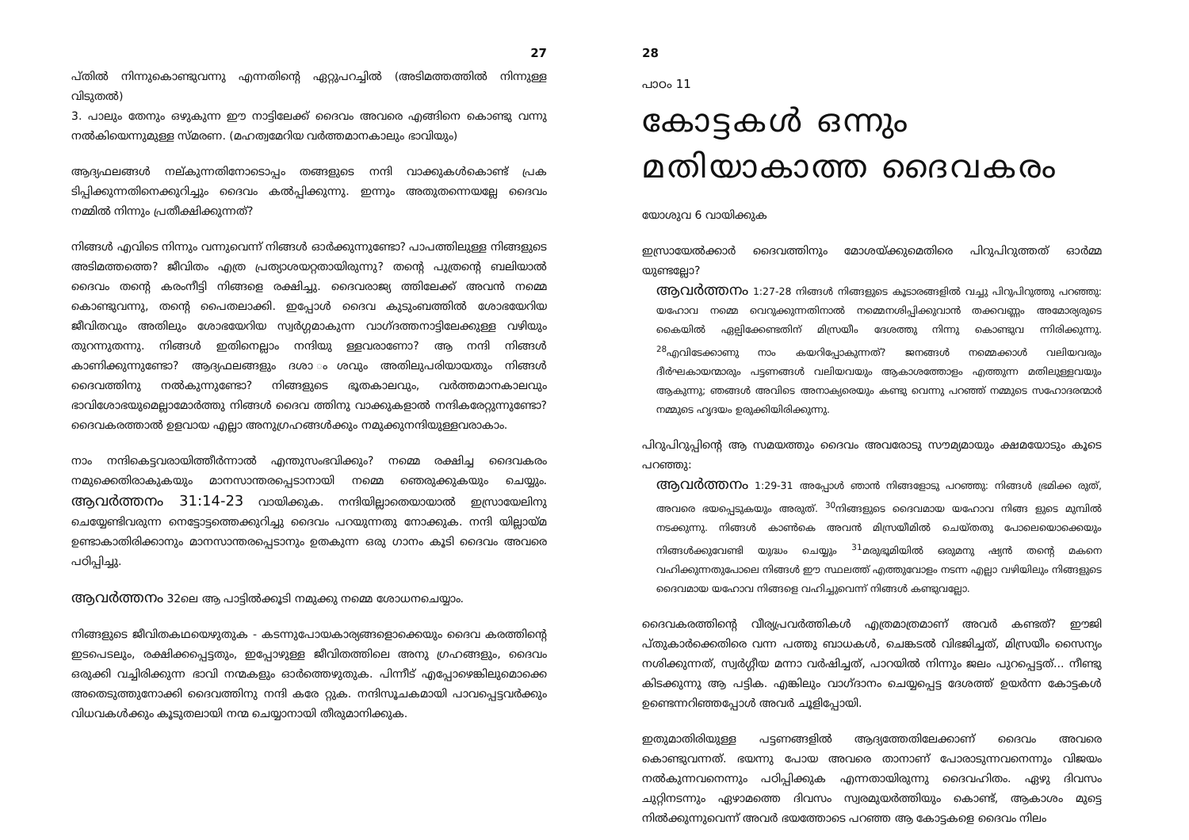27
പ്തിൽ നിന്നുകൊണ്ടുവന്നു എന്നതിന്റെ ഏറ്റുപറച്ചിൽ (അടിമത്തത്തിൽ നിന്നുള്ള വിടുതൽ)
3. പാലും തേനും ഒഴുകുന്ന ഈ നാട്ടിലേക്ക് ദൈവം അവരെ എങ്ങിനെ കൊണ്ടു വന്നു നൽകിയെന്നുമുള്ള സ്മരണ. (മഹത്വമേറിയ വർത്തമാനകാലും ഭാവിയും)
ആദ്യഫലങ്ങൾ നല്കുന്നതിനോടൊപ്പം തങ്ങളുടെ നന്ദി വാക്കുകൾകൊണ്ട് പ്രക ടിപ്പിക്കുന്നതിനെക്കുറിച്ചും ദൈവം കൽപ്പിക്കുന്നു. ഇന്നും അതുതന്നെയല്ലേ ദൈവം നമ്മിൽ നിന്നും പ്രതീക്ഷിക്കുന്നത്?
നിങ്ങൾ എവിടെ നിന്നും വന്നുവെന്ന് നിങ്ങൾ ഓർക്കുന്നുണ്ടോ? പാപത്തിലുള്ള നിങ്ങളുടെ അടിമത്തത്തെ? ജീവിതം എത്ര പ്രത്യാശയറ്റതായിരുന്നു? തന്റെ പുത്രന്റെ ബലിയാൽ ദൈവം തന്റെ കരംനീട്ടി നിങ്ങളെ രക്ഷിച്ചു. ദൈവരാജ്യ ത്തിലേക്ക് അവൻ നമ്മെ കൊണ്ടുവന്നു, തന്റെ പൈതലാക്കി. ഇപ്പോൾ ദൈവ കുടുംബത്തിൽ ശോഭയേറിയ ജീവിതവും അതിലും ശോഭയേറിയ സ്വർഗ്ഗമാകുന്ന വാഗ്ദത്തനാട്ടിലേക്കുള്ള വഴിയും തുറന്നുതന്നു. നിങ്ങൾ ഇതിനെല്ലാം നന്ദിയു ള്ളവരാണോ? ആ നന്ദി നിങ്ങൾ കാണിക്കുന്നുണ്ടോ? ആദ്യഫലങ്ങളും ദശാ ംശവും അതിലുപരിയായതും നിങ്ങൾ ദൈവത്തിനു നൽകുന്നുണ്ടോ? നിങ്ങളുടെ ഭൂതകാലവും, വർത്തമാനകാലവും ഭാവിശോഭയുമെല്ലാമോർത്തു നിങ്ങൾ ദൈവ ത്തിനു വാക്കുകളാൽ നന്ദികരേറ്റുന്നുണ്ടോ? ദൈവകരത്താൽ ഉളവായ എല്ലാ അനുഗ്രഹങ്ങൾക്കും നമുക്കുനന്ദിയുള്ളവരാകാം.
നാം നന്ദികെട്ടവരായിത്തീർന്നാൽ എന്തുസംഭവിക്കും? നമ്മെ രക്ഷിച്ച ദൈവകരം നമുക്കെതിരാകുകയും മാനസാന്തരപ്പെടാനായി നമ്മെ ഞെരുക്കുകയും ചെയ്യും. ആവർത്തനം 31:14-23 വായിക്കുക. നന്ദിയില്ലാതെയായാൽ ഇസ്രായേലിനു ചെയ്യേണ്ടിവരുന്ന നെട്ടോട്ടത്തെക്കുറിച്ചു ദൈവം പറയുന്നതു നോക്കുക. നന്ദി യില്ലായ്മ ഉണ്ടാകാതിരിക്കാനും മാനസാന്തരപ്പെടാനും ഉതകുന്ന ഒരു ഗാനം കൂടി ദൈവം അവരെ പഠിപ്പിച്ചു.
ആവർത്തനം 32ലെ ആ പാട്ടിൽക്കൂടി നമുക്കു നമ്മെ ശോധനചെയ്യാം.
നിങ്ങളുടെ ജീവിതകഥയെഴുതുക - കടന്നുപോയകാര്യങ്ങളൊക്കെയും ദൈവ കരത്തിന്റെ ഇടപെടലും, രക്ഷിക്കപ്പെട്ടതും, ഇപ്പോഴുള്ള ജീവിതത്തിലെ അനു ഗ്രഹങ്ങളും, ദൈവം ഒരുക്കി വച്ചിരിക്കുന്ന ഭാവി നന്മകളും ഓർത്തെഴുതുക. പിന്നീട് എപ്പോഴെങ്കിലുമൊക്കെ അതെടുത്തുനോക്കി ദൈവത്തിനു നന്ദി കരേ റ്റുക. നന്ദിസൂചകമായി പാവപ്പെട്ടവർക്കും വിധവകൾക്കും കൂടുതലായി നന്മ ചെയ്യാനായി തീരുമാനിക്കുക.
28
പാഠം 11
കോട്ടകൾ ഒന്നും മതിയാകാത്ത ദൈവകരം
യോശുവ 6 വായിക്കുക
ഇസ്രായേൽക്കാർ ദൈവത്തിനും മോശയ്ക്കുമെതിരെ പിറുപിറുത്തത് ഓർമ്മ യുണ്ടല്ലോ?
ആവർത്തനം 1:27-28 നിങ്ങൾ നിങ്ങളുടെ കൂടാരങ്ങളിൽ വച്ചു പിറുപിറുത്തു പറഞ്ഞു: യഹോവ നമ്മെ വെറുക്കുന്നതിനാൽ നമ്മെനശിപ്പിക്കുവാൻ തക്കവണ്ണം അമോര്യരുടെ കൈയിൽ ഏല്പിക്കേണ്ടതിന് മിസ്രയീം ദേശത്തു നിന്നു കൊണ്ടുവ ന്നിരിക്കുന്നു. <sup>28</sup>എവിടേക്കാണു നാം കയറിപ്പോകുന്നത്? ജനങ്ങൾ നമ്മെക്കാൾ വലിയവരും ദീർഘകായന്മാരും പട്ടണങ്ങൾ വലിയവയും ആകാശത്തോളം എത്തുന്ന മതിലുള്ളവയും ആകുന്നു; ഞങ്ങൾ അവിടെ അനാക്യരെയും കണ്ടു വെന്നു പറഞ്ഞ് നമ്മുടെ സഹോദരന്മാർ നമ്മുടെ ഹൃദയം ഉരുക്കിയിരിക്കുന്നു.
പിറുപിറുപ്പിന്റെ ആ സമയത്തും ദൈവം അവരോടു സൗമ്യമായും ക്ഷമയോടും കൂടെ പറഞ്ഞു:
ആവർത്തനം 1:29-31 അപ്പോൾ ഞാൻ നിങ്ങളോടു പറഞ്ഞു: നിങ്ങൾ ഭ്രമിക്ക രുത്, അവരെ ഭയപ്പെടുകയും അരുത്. <sup>30</sup>നിങ്ങളുടെ ദൈവമായ യഹോവ നിങ്ങ ളുടെ മുമ്പിൽ നടക്കുന്നു. നിങ്ങൾ കാൺകെ അവൻ മിസ്രയീമിൽ ചെയ്തതു പോലെയൊക്കെയും നിങ്ങൾക്കുവേണ്ടി യുദ്ധം ചെയ്യും <sup>31</sup>മരുഭൂമിയിൽ ഒരുമനു ഷ്യൻ തന്റെ മകനെ വഹിക്കുന്നതുപോലെ നിങ്ങൾ ഈ സ്ഥലത്ത് എത്തുവോളം നടന്ന എല്ലാ വഴിയിലും നിങ്ങളുടെ ദൈവമായ യഹോവ നിങ്ങളെ വഹിച്ചുവെന്ന് നിങ്ങൾ കണ്ടുവല്ലോ.
ദൈവകരത്തിന്റെ വീര്യപ്രവർത്തികൾ എത്രമാത്രമാണ് അവർ കണ്ടത്? ഈജി പ്തുകാർക്കെതിരെ വന്ന പത്തു ബാധകൾ, ചെങ്കടൽ വിഭജിച്ചത്, മിസ്രയീം സൈന്യം നശിക്കുന്നത്, സ്വർഗ്ഗീയ മന്നാ വർഷിച്ചത്, പാറയിൽ നിന്നും ജലം പുറപ്പെട്ടത്... നീണ്ടു കിടക്കുന്നു ആ പട്ടിക. എങ്കിലും വാഗ്ദാനം ചെയ്യപ്പെട്ട ദേശത്ത് ഉയർന്ന കോട്ടകൾ ഉണ്ടെന്നറിഞ്ഞപ്പോൾ അവർ ചൂളിപ്പോയി.
ഇതുമാതിരിയുള്ള പട്ടണങ്ങളിൽ ആദ്യത്തേതിലേക്കാണ് ദൈവം അവരെ കൊണ്ടുവന്നത്. ഭയന്നു പോയ അവരെ താനാണ് പോരാടുന്നവനെന്നും വിജയം നൽകുന്നവനെന്നും പഠിപ്പിക്കുക എന്നതായിരുന്നു ദൈവഹിതം. ഏഴു ദിവസം ചുറ്റിനടന്നും ഏഴാമത്തെ ദിവസം സ്വരമുയർത്തിയും കൊണ്ട്, ആകാശം മുട്ടെ നിൽക്കുന്നുവെന്ന് അവർ ഭയത്തോടെ പറഞ്ഞ ആ കോട്ടകളെ ദൈവം നിലം